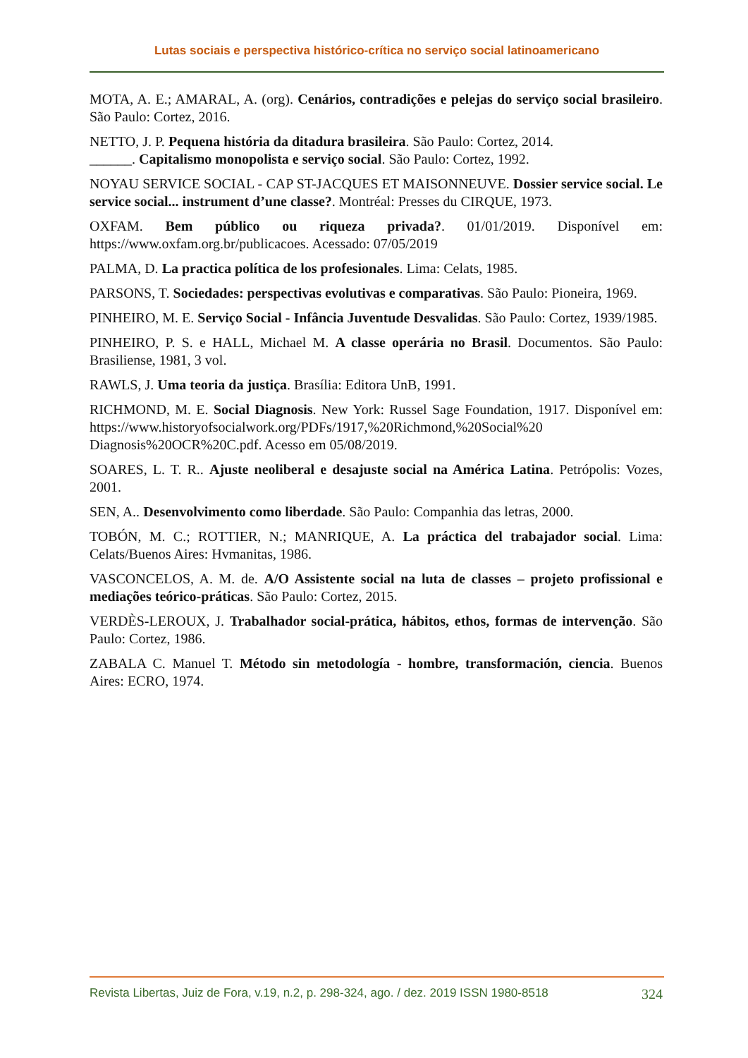Lutas sociais e perspectiva histórico-crítica no serviço social latinoamericano
MOTA, A. E.; AMARAL, A. (org). Cenários, contradições e pelejas do serviço social brasileiro. São Paulo: Cortez, 2016.
NETTO, J. P. Pequena história da ditadura brasileira. São Paulo: Cortez, 2014.
______. Capitalismo monopolista e serviço social. São Paulo: Cortez, 1992.
NOYAU SERVICE SOCIAL - CAP ST-JACQUES ET MAISONNEUVE. Dossier service social. Le service social... instrument d’une classe?. Montréal: Presses du CIRQUE, 1973.
OXFAM. Bem público ou riqueza privada?. 01/01/2019. Disponível em: https://www.oxfam.org.br/publicacoes. Acessado: 07/05/2019
PALMA, D. La practica política de los profesionales. Lima: Celats, 1985.
PARSONS, T. Sociedades: perspectivas evolutivas e comparativas. São Paulo: Pioneira, 1969.
PINHEIRO, M. E. Serviço Social - Infância Juventude Desvalidas. São Paulo: Cortez, 1939/1985.
PINHEIRO, P. S. e HALL, Michael M. A classe operária no Brasil. Documentos. São Paulo: Brasiliense, 1981, 3 vol.
RAWLS, J. Uma teoria da justiça. Brasília: Editora UnB, 1991.
RICHMOND, M. E. Social Diagnosis. New York: Russel Sage Foundation, 1917. Disponível em: https://www.historyofsocialwork.org/PDFs/1917,%20Richmond,%20Social%20 Diagnosis%20OCR%20C.pdf. Acesso em 05/08/2019.
SOARES, L. T. R.. Ajuste neoliberal e desajuste social na América Latina. Petrópolis: Vozes, 2001.
SEN, A.. Desenvolvimento como liberdade. São Paulo: Companhia das letras, 2000.
TOBÓN, M. C.; ROTTIER, N.; MANRIQUE, A. La práctica del trabajador social. Lima: Celats/Buenos Aires: Hvmanitas, 1986.
VASCONCELOS, A. M. de. A/O Assistente social na luta de classes – projeto profissional e mediações teórico-práticas. São Paulo: Cortez, 2015.
VERDÈS-LEROUX, J. Trabalhador social-prática, hábitos, ethos, formas de intervenção. São Paulo: Cortez, 1986.
ZABALA C. Manuel T. Método sin metodología - hombre, transformación, ciencia. Buenos Aires: ECRO, 1974.
Revista Libertas, Juiz de Fora, v.19, n.2, p. 298-324, ago. / dez. 2019 ISSN 1980-8518 324